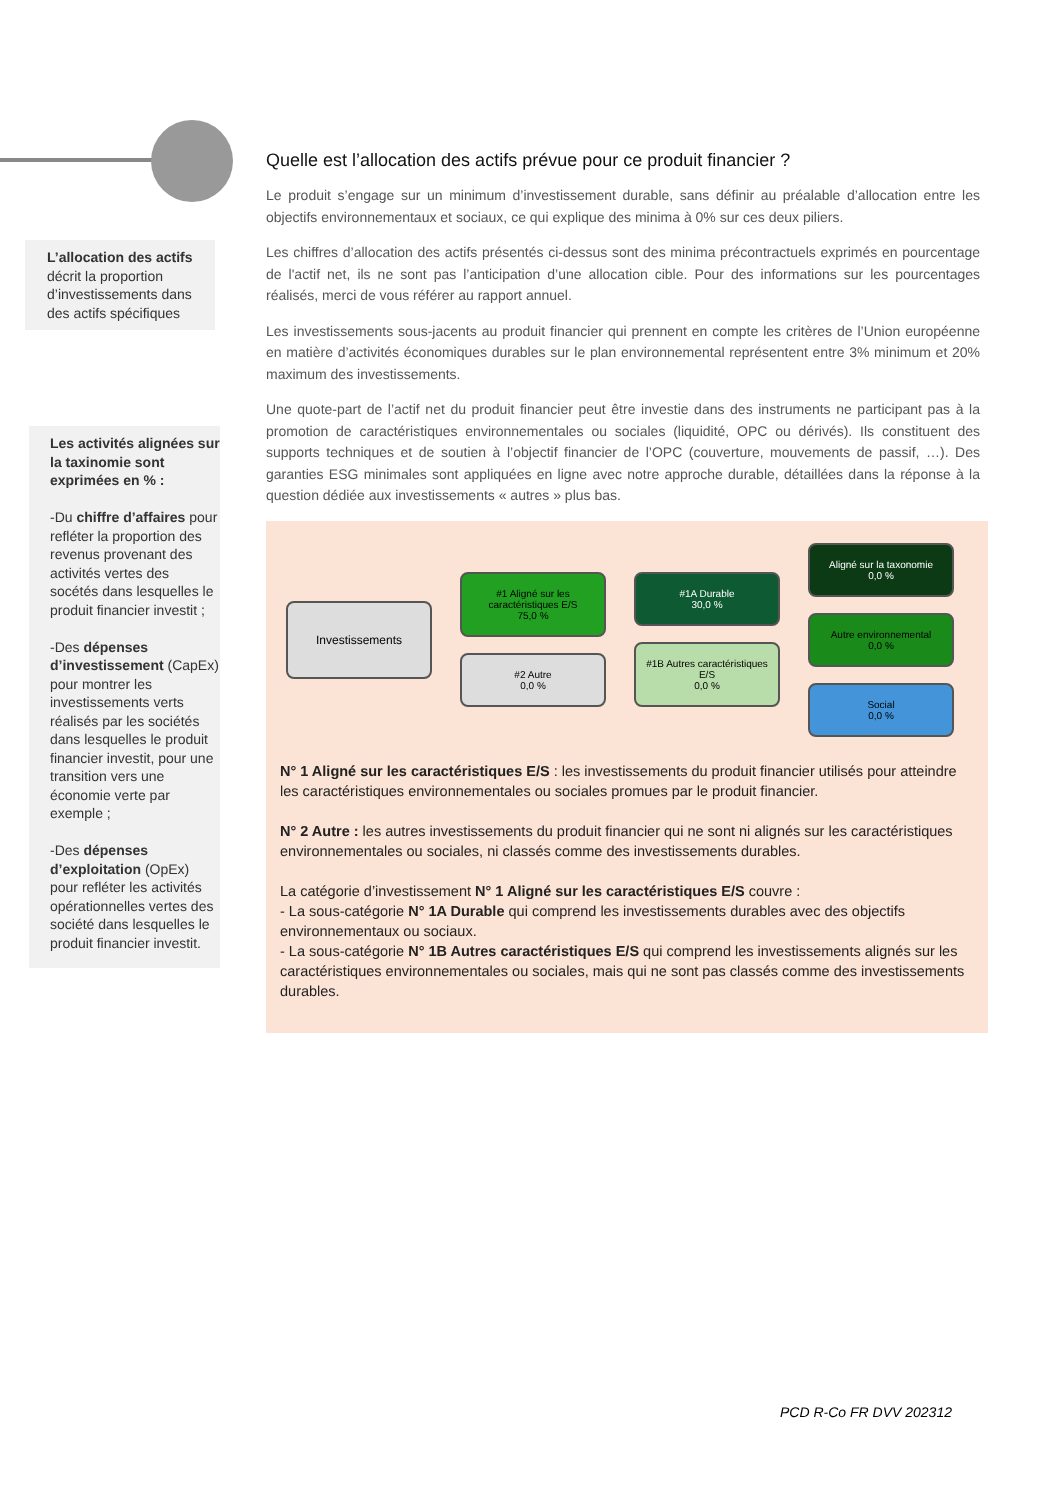L’allocation des actifs décrit la proportion d’investissements dans des actifs spécifiques
Les activités alignées sur la taxinomie sont exprimées en % :
-Du chiffre d’affaires pour refléter la proportion des revenus provenant des activités vertes des socétés dans lesquelles le produit financier investit ;
-Des dépenses d’investissement (CapEx) pour montrer les investissements verts réalisés par les sociétés dans lesquelles le produit financier investit, pour une transition vers une économie verte par exemple ;
-Des dépenses d’exploitation (OpEx) pour refléter les activités opérationnelles vertes des société dans lesquelles le produit financier investit.
Quelle est l’allocation des actifs prévue pour ce produit financier ?
Le produit s’engage sur un minimum d’investissement durable, sans définir au préalable d’allocation entre les objectifs environnementaux et sociaux, ce qui explique des minima à 0% sur ces deux piliers.
Les chiffres d’allocation des actifs présentés ci-dessus sont des minima précontractuels exprimés en pourcentage de l'actif net, ils ne sont pas l’anticipation d’une allocation cible. Pour des informations sur les pourcentages réalisés, merci de vous référer au rapport annuel.
Les investissements sous-jacents au produit financier qui prennent en compte les critères de l’Union européenne en matière d’activités économiques durables sur le plan environnemental représentent entre 3% minimum et 20% maximum des investissements.
Une quote-part de l’actif net du produit financier peut être investie dans des instruments ne participant pas à la promotion de caractéristiques environnementales ou sociales (liquidité, OPC ou dérivés). Ils constituent des supports techniques et de soutien à l’objectif financier de l’OPC (couverture, mouvements de passif, …). Des garanties ESG minimales sont appliquées en ligne avec notre approche durable, détaillées dans la réponse à la question dédiée aux investissements « autres » plus bas.
Investissements
#1 Aligné sur les caractéristiques E/S
75,0 %
#2 Autre
0,0 %
#1A Durable
30,0 %
#1B Autres caractéristiques E/S
0,0 %
Aligné sur la taxonomie
0,0 %
Autre environnemental
0,0 %
Social
0,0 %
N° 1 Aligné sur les caractéristiques E/S : les investissements du produit financier utilisés pour atteindre les caractéristiques environnementales ou sociales promues par le produit financier.
N° 2 Autre : les autres investissements du produit financier qui ne sont ni alignés sur les caractéristiques environnementales ou sociales, ni classés comme des investissements durables.
La catégorie d’investissement N° 1 Aligné sur les caractéristiques E/S couvre :
- La sous-catégorie N° 1A Durable qui comprend les investissements durables avec des objectifs environnementaux ou sociaux.
- La sous-catégorie N° 1B Autres caractéristiques E/S qui comprend les investissements alignés sur les caractéristiques environnementales ou sociales, mais qui ne sont pas classés comme des investissements durables.
PCD R-Co FR DVV 202312